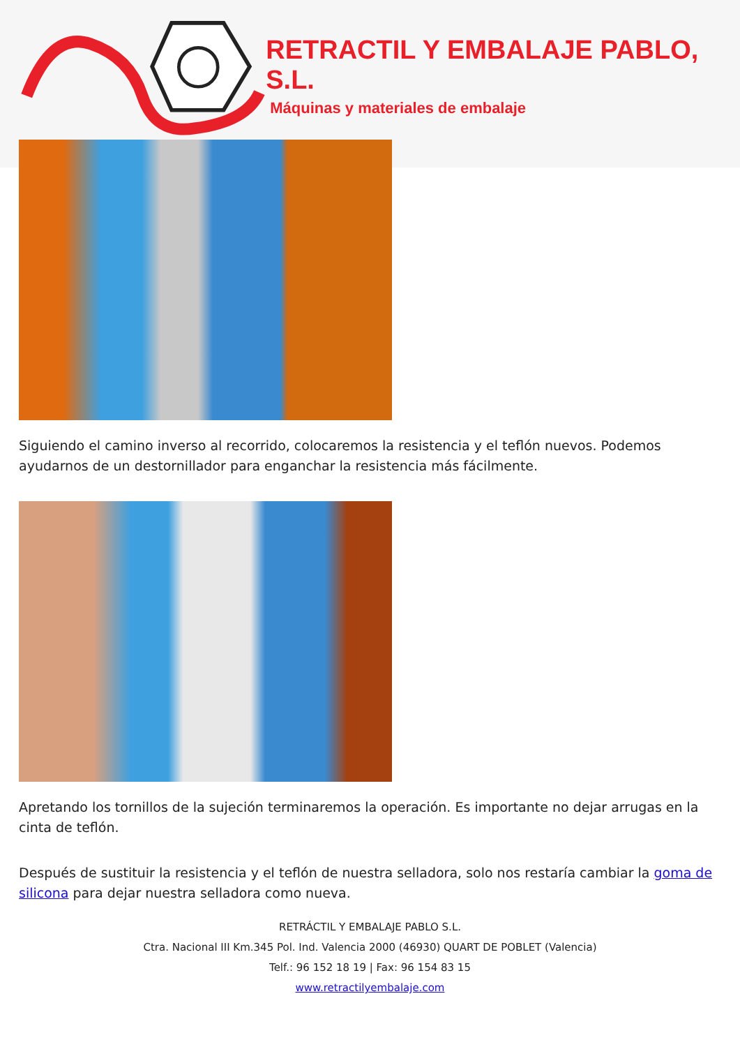RETRACTIL Y EMBALAJE PABLO, S.L.
Máquinas y materiales de embalaje
Siguiendo el camino inverso al recorrido, colocaremos la resistencia y el teflón nuevos. Podemos ayudarnos de un destornillador para enganchar la resistencia más fácilmente.
Apretando los tornillos de la sujeción terminaremos la operación. Es importante no dejar arrugas en la cinta de teflón.
Después de sustituir la resistencia y el teflón de nuestra selladora, solo nos restaría cambiar la goma de silicona para dejar nuestra selladora como nueva.
RETRÁCTIL Y EMBALAJE PABLO S.L.
Ctra. Nacional III Km.345 Pol. Ind. Valencia 2000 (46930) QUART DE POBLET (Valencia)
Telf.: 96 152 18 19 | Fax: 96 154 83 15
www.retractilyembalaje.com